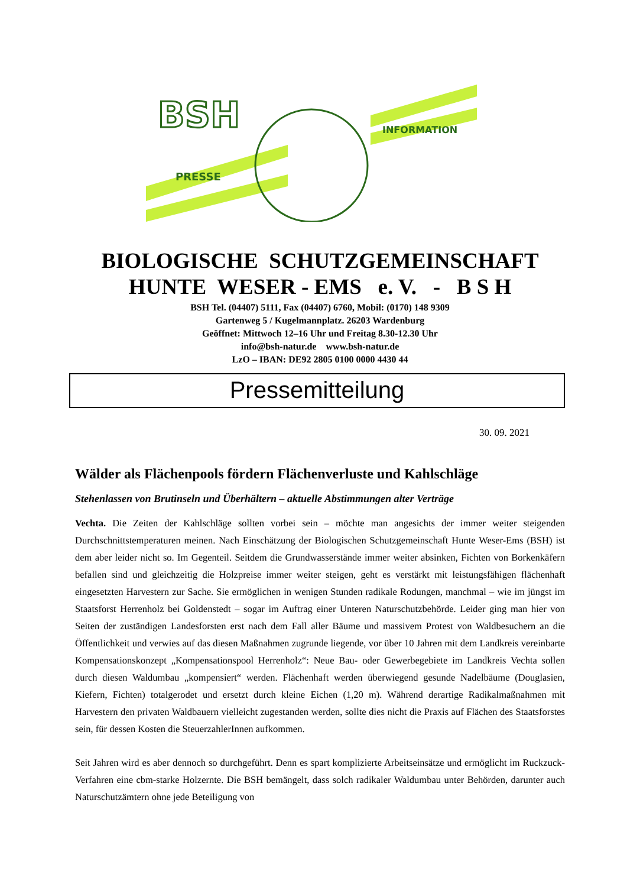BSH
PRESSE
INFORMATION
BIOLOGISCHE SCHUTZGEMEINSCHAFT
HUNTE WESER - EMS e. V. - B S H
BSH Tel. (04407) 5111, Fax (04407) 6760, Mobil: (0170) 148 9309
Gartenweg 5 / Kugelmannplatz. 26203 Wardenburg
Geöffnet: Mittwoch 12–16 Uhr und Freitag 8.30-12.30 Uhr
info@bsh-natur.de www.bsh-natur.de
LzO – IBAN: DE92 2805 0100 0000 4430 44
Pressemitteilung
30. 09. 2021
Wälder als Flächenpools fördern Flächenverluste und Kahlschläge
Stehenlassen von Brutinseln und Überhältern – aktuelle Abstimmungen alter Verträge
Vechta. Die Zeiten der Kahlschläge sollten vorbei sein – möchte man angesichts der immer weiter steigenden Durchschnittstemperaturen meinen. Nach Einschätzung der Biologischen Schutzgemeinschaft Hunte Weser-Ems (BSH) ist dem aber leider nicht so. Im Gegenteil. Seitdem die Grundwasserstände immer weiter absinken, Fichten von Borkenkäfern befallen sind und gleichzeitig die Holzpreise immer weiter steigen, geht es verstärkt mit leistungsfähigen flächenhaft eingesetzten Harvestern zur Sache. Sie ermöglichen in wenigen Stunden radikale Rodungen, manchmal – wie im jüngst im Staatsforst Herrenholz bei Goldenstedt – sogar im Auftrag einer Unteren Naturschutzbehörde. Leider ging man hier von Seiten der zuständigen Landesforsten erst nach dem Fall aller Bäume und massivem Protest von Waldbesuchern an die Öffentlichkeit und verwies auf das diesen Maßnahmen zugrunde liegende, vor über 10 Jahren mit dem Landkreis vereinbarte Kompensationskonzept „Kompensationspool Herrenholz“: Neue Bau- oder Gewerbegebiete im Landkreis Vechta sollen durch diesen Waldumbau „kompensiert“ werden. Flächenhaft werden überwiegend gesunde Nadelbäume (Douglasien, Kiefern, Fichten) totalgerodet und ersetzt durch kleine Eichen (1,20 m). Während derartige Radikalmaßnahmen mit Harvestern den privaten Waldbauern vielleicht zugestanden werden, sollte dies nicht die Praxis auf Flächen des Staatsforstes sein, für dessen Kosten die SteuerzahlerInnen aufkommen.
Seit Jahren wird es aber dennoch so durchgeführt. Denn es spart komplizierte Arbeitseinsätze und ermöglicht im Ruckzuck-Verfahren eine cbm-starke Holzernte. Die BSH bemängelt, dass solch radikaler Waldumbau unter Behörden, darunter auch Naturschutzämtern ohne jede Beteiligung von